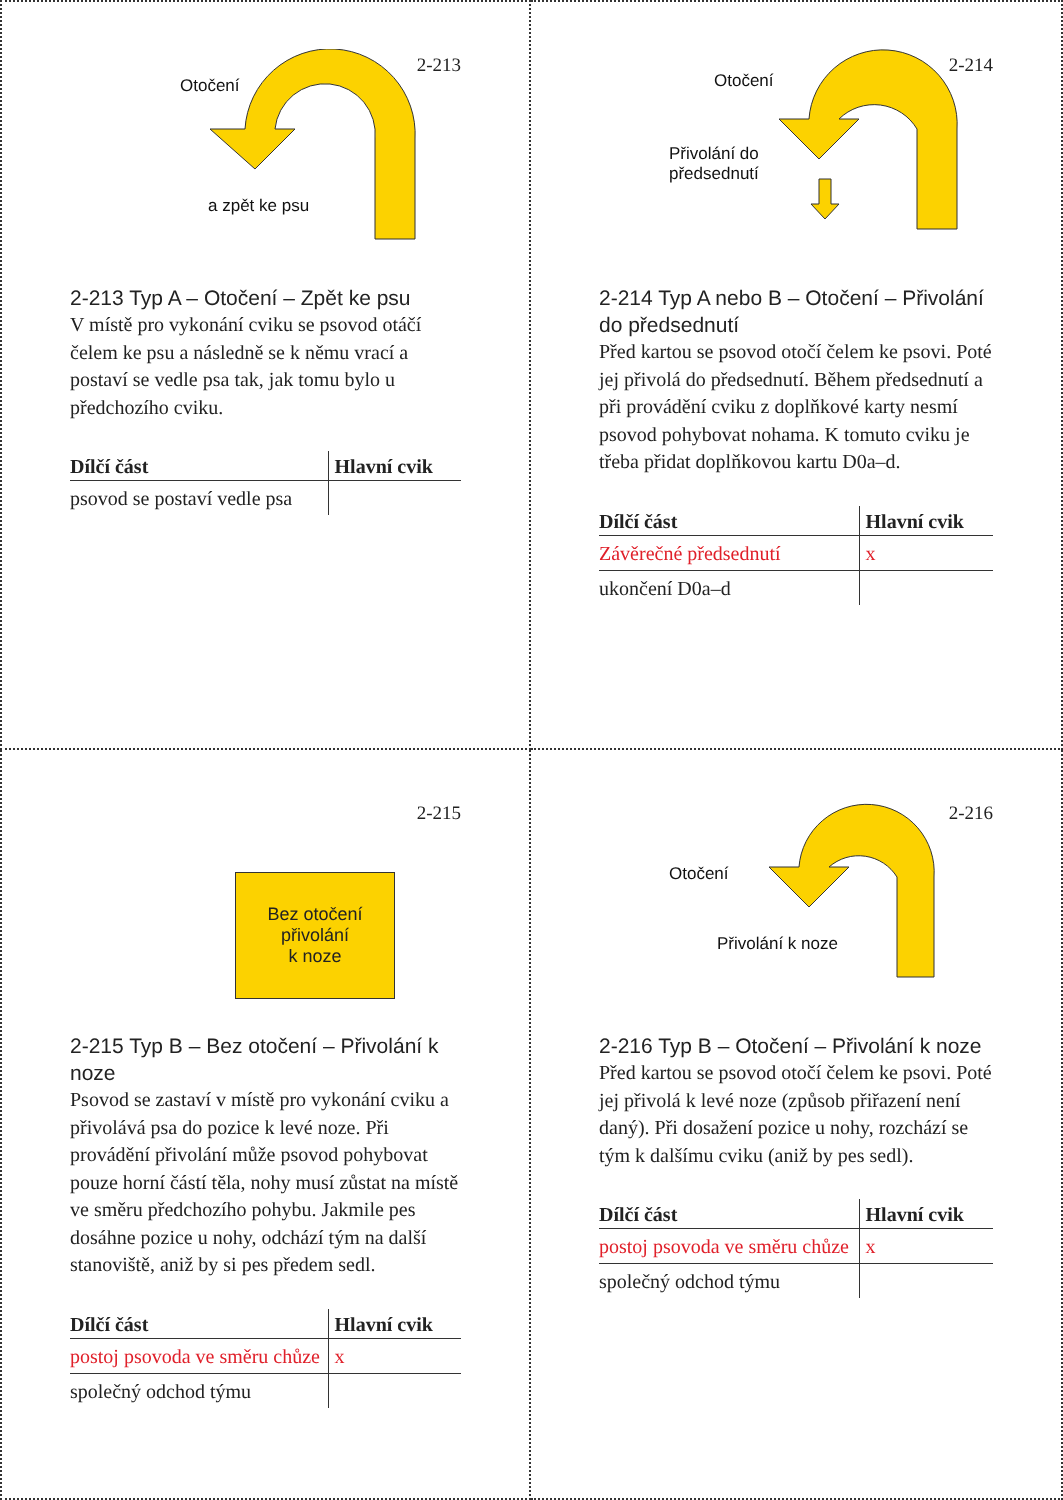2-213
Otočení
a zpět ke psu
2-213 Typ A – Otočení – Zpět ke psu
V místě pro vykonání cviku se psovod otáčí čelem ke psu a následně se k němu vrací a postaví se vedle psa tak, jak tomu bylo u předchozího cviku.
| Dílčí část | Hlavní cvik |
| --- | --- |
| psovod se postaví vedle psa | |
2-214
Otočení
Přivolání do
předsednutí
2-214 Typ A nebo B – Otočení – Přivolá­ní do předsednutí
Před kartou se psovod otočí čelem ke psovi. Poté jej přivolá do předsednutí. Během před­sednutí a při provádění cviku z doplňkové karty nesmí psovod pohybovat nohama. K tomuto cviku je třeba přidat doplňkovou kartu D0a–d.
| Dílčí část | Hlavní cvik |
| --- | --- |
| Závěrečné předsednutí | x |
| ukončení D0a–d | |
2-215
Bez otočení
přivolání
k noze
2-215 Typ B – Bez otočení – Přivolání k noze
Psovod se zastaví v místě pro vykonání cvi­ku a přivolává psa do pozice k levé noze. Při provádění přivolání může psovod pohybovat pouze horní částí těla, nohy musí zůstat na místě ve směru předchozího pohybu. Jakmi­le pes dosáhne pozice u nohy, odchází tým na další stanoviště, aniž by si pes předem sedl.
| Dílčí část | Hlavní cvik |
| --- | --- |
| postoj psovoda ve směru chůze | x |
| společný odchod týmu | |
2-216
Otočení
Přivolání k noze
2-216 Typ B – Otočení – Přivolání k noze
Před kartou se psovod otočí čelem ke psovi. Poté jej přivolá k levé noze (způsob přiřazení není daný). Při dosažení pozice u nohy, roz­chází se tým k dalšímu cviku (aniž by pes sedl).
| Dílčí část | Hlavní cvik |
| --- | --- |
| postoj psovoda ve směru chůze | x |
| společný odchod týmu | |